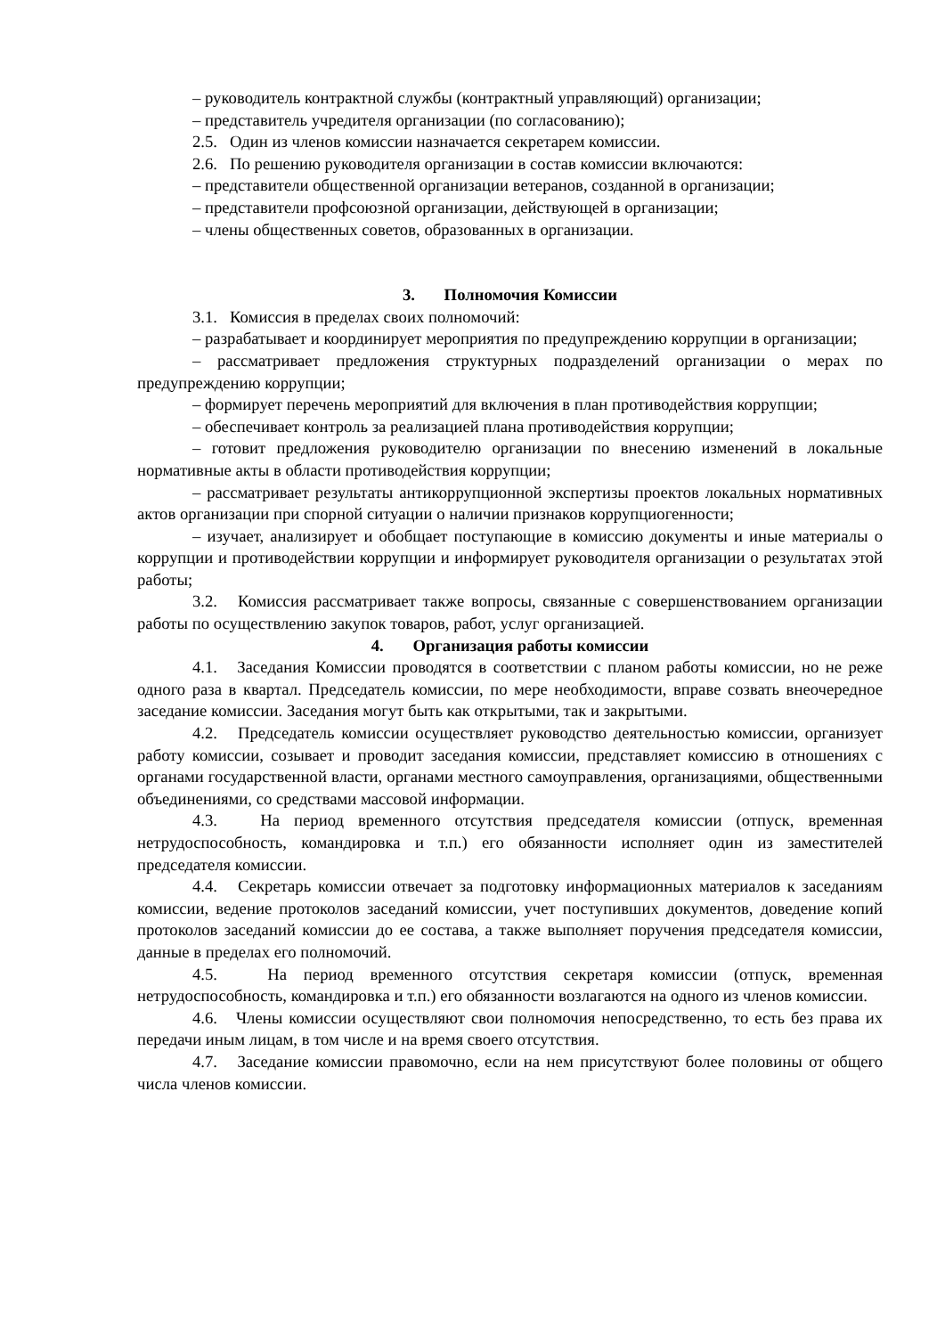– руководитель контрактной службы (контрактный управляющий) организации;
– представитель учредителя организации (по согласованию);
2.5. Один из членов комиссии назначается секретарем комиссии.
2.6. По решению руководителя организации в состав комиссии включаются:
– представители общественной организации ветеранов, созданной в организации;
– представители профсоюзной организации, действующей в организации;
– члены общественных советов, образованных в организации.
3. Полномочия Комиссии
3.1. Комиссия в пределах своих полномочий:
– разрабатывает и координирует мероприятия по предупреждению коррупции в организации;
– рассматривает предложения структурных подразделений организации о мерах по предупреждению коррупции;
– формирует перечень мероприятий для включения в план противодействия коррупции;
– обеспечивает контроль за реализацией плана противодействия коррупции;
– готовит предложения руководителю организации по внесению изменений в локальные нормативные акты в области противодействия коррупции;
– рассматривает результаты антикоррупционной экспертизы проектов локальных нормативных актов организации при спорной ситуации о наличии признаков коррупциогенности;
– изучает, анализирует и обобщает поступающие в комиссию документы и иные материалы о коррупции и противодействии коррупции и информирует руководителя организации о результатах этой работы;
3.2. Комиссия рассматривает также вопросы, связанные с совершенствованием организации работы по осуществлению закупок товаров, работ, услуг организацией.
4. Организация работы комиссии
4.1. Заседания Комиссии проводятся в соответствии с планом работы комиссии, но не реже одного раза в квартал. Председатель комиссии, по мере необходимости, вправе созвать внеочередное заседание комиссии. Заседания могут быть как открытыми, так и закрытыми.
4.2. Председатель комиссии осуществляет руководство деятельностью комиссии, организует работу комиссии, созывает и проводит заседания комиссии, представляет комиссию в отношениях с органами государственной власти, органами местного самоуправления, организациями, общественными объединениями, со средствами массовой информации.
4.3. На период временного отсутствия председателя комиссии (отпуск, временная нетрудоспособность, командировка и т.п.) его обязанности исполняет один из заместителей председателя комиссии.
4.4. Секретарь комиссии отвечает за подготовку информационных материалов к заседаниям комиссии, ведение протоколов заседаний комиссии, учет поступивших документов, доведение копий протоколов заседаний комиссии до ее состава, а также выполняет поручения председателя комиссии, данные в пределах его полномочий.
4.5. На период временного отсутствия секретаря комиссии (отпуск, временная нетрудоспособность, командировка и т.п.) его обязанности возлагаются на одного из членов комиссии.
4.6. Члены комиссии осуществляют свои полномочия непосредственно, то есть без права их передачи иным лицам, в том числе и на время своего отсутствия.
4.7. Заседание комиссии правомочно, если на нем присутствуют более половины от общего числа членов комиссии.